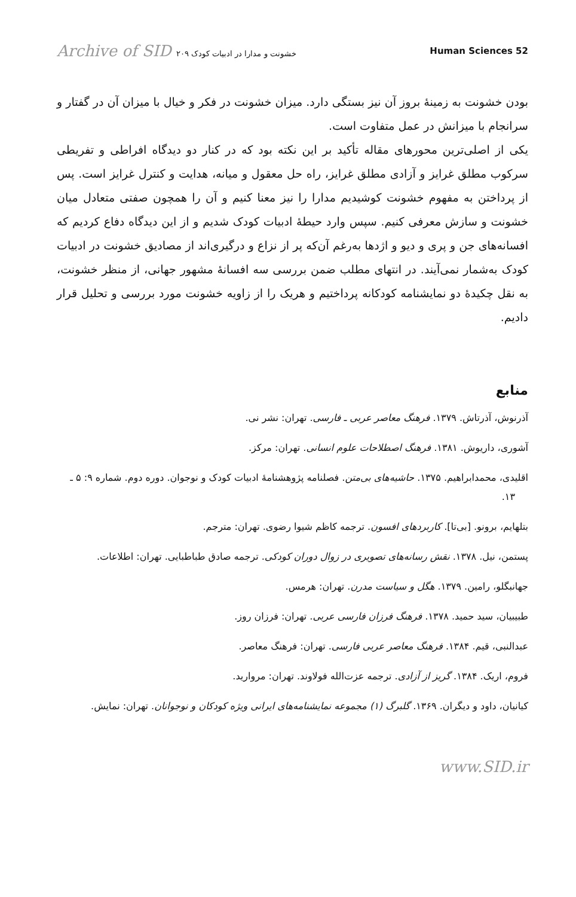Archive of SID خشونت و مدارا در ادبیات کودک ۲۰۹ Human Sciences 52
بودن خشونت به زمینهٔ بروز آن نیز بستگی دارد. میزان خشونت در فکر و خیال با میزان آن در گفتار و سرانجام با میزانش در عمل متفاوت است.
یکی از اصلی‌ترین محورهای مقاله تأکید بر این نکته بود که در کنار دو دیدگاه افراطی و تفریطی سرکوب مطلق غرایز و آزادی مطلق غرایز، راه حل معقول و میانه، هدایت و کنترل غرایز است. پس از پرداختن به مفهوم خشونت کوشیدیم مدارا را نیز معنا کنیم و آن را همچون صفتی متعادل میان خشونت و سازش معرفی کنیم. سپس وارد حیطهٔ ادبیات کودک شدیم و از این دیدگاه دفاع کردیم که افسانه‌های جن و پری و دیو و اژدها به‌رغم آن‌که پر از نزاع و درگیری‌اند از مصادیق خشونت در ادبیات کودک به‌شمار نمی‌آیند. در انتهای مطلب ضمن بررسی سه افسانهٔ مشهور جهانی، از منظر خشونت، به نقل چکیدهٔ دو نمایشنامه کودکانه پرداختیم و هریک را از زاویه خشونت مورد بررسی و تحلیل قرار دادیم.
منابع
آذرنوش، آذرتاش. ۱۳۷۹. فرهنگ معاصر عربی ـ فارسی. تهران: نشر نی.
آشوری، داریوش. ۱۳۸۱. فرهنگ اصطلاحات علوم انسانی. تهران: مرکز.
اقلیدی، محمدابراهیم. ۱۳۷۵. حاشیه‌های بی‌متن. فصلنامه پژوهشنامهٔ ادبیات کودک و نوجوان. دوره دوم. شماره ۹: ۵ ـ ۱۳.
بتلهایم، برونو. [بی‌تا]. کاربردهای افسون. ترجمه کاظم شیوا رضوی. تهران: مترجم.
پستمن، نیل. ۱۳۷۸. نقش رسانه‌های تصویری در زوال دوران کودکی. ترجمه صادق طباطبایی. تهران: اطلاعات.
جهانبگلو، رامین. ۱۳۷۹. هگل و سیاست مدرن. تهران: هرمس.
طبیبیان، سید حمید. ۱۳۷۸. فرهنگ فرزان فارسی عربی. تهران: فرزان روز.
عبدالنبی، قیم. ۱۳۸۴. فرهنگ معاصر عربی فارسی. تهران: فرهنگ معاصر.
فروم، اریک. ۱۳۸۴. گریز از آزادی. ترجمه عزت‌الله فولاوند. تهران: مروارید.
کیانیان، داود و دیگران. ۱۳۶۹. گلبرگ (۱) مجموعه نمایشنامه‌های ایرانی ویژه کودکان و نوجوانان. تهران: نمایش.
www.SID.ir